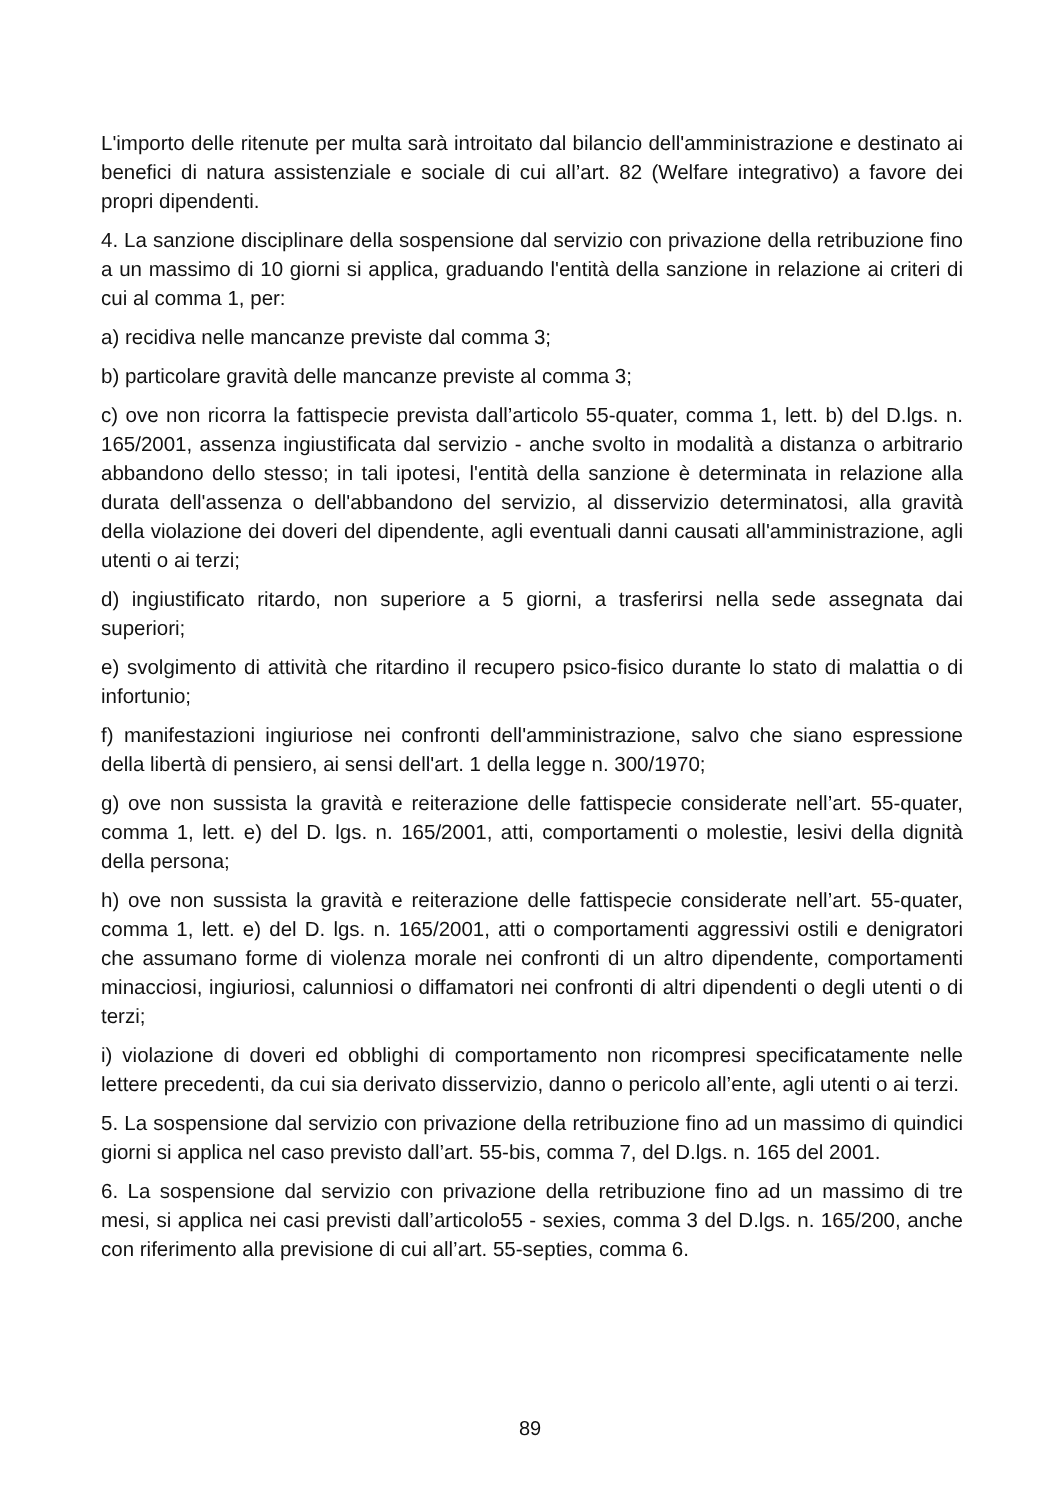L'importo delle ritenute per multa sarà introitato dal bilancio dell'amministrazione e destinato ai benefici di natura assistenziale e sociale di cui all’art. 82 (Welfare integrativo) a favore dei propri dipendenti.
4. La sanzione disciplinare della sospensione dal servizio con privazione della retribuzione fino a un massimo di 10 giorni si applica, graduando l'entità della sanzione in relazione ai criteri di cui al comma 1, per:
a) recidiva nelle mancanze previste dal comma 3;
b) particolare gravità delle mancanze previste al comma 3;
c) ove non ricorra la fattispecie prevista dall’articolo 55-quater, comma 1, lett. b) del D.lgs. n. 165/2001, assenza ingiustificata dal servizio - anche svolto in modalità a distanza o arbitrario abbandono dello stesso; in tali ipotesi, l'entità della sanzione è determinata in relazione alla durata dell'assenza o dell'abbandono del servizio, al disservizio determinatosi, alla gravità della violazione dei doveri del dipendente, agli eventuali danni causati all'amministrazione, agli utenti o ai terzi;
d) ingiustificato ritardo, non superiore a 5 giorni, a trasferirsi nella sede assegnata dai superiori;
e) svolgimento di attività che ritardino il recupero psico-fisico durante lo stato di malattia o di infortunio;
f) manifestazioni ingiuriose nei confronti dell'amministrazione, salvo che siano espressione della libertà di pensiero, ai sensi dell'art. 1 della legge n. 300/1970;
g) ove non sussista la gravità e reiterazione delle fattispecie considerate nell’art. 55-quater, comma 1, lett. e) del D. lgs. n. 165/2001, atti, comportamenti o molestie, lesivi della dignità della persona;
h) ove non sussista la gravità e reiterazione delle fattispecie considerate nell’art. 55-quater, comma 1, lett. e) del D. lgs. n. 165/2001, atti o comportamenti aggressivi ostili e denigratori che assumano forme di violenza morale nei confronti di un altro dipendente, comportamenti minacciosi, ingiuriosi, calunniosi o diffamatori nei confronti di altri dipendenti o degli utenti o di terzi;
i) violazione di doveri ed obblighi di comportamento non ricompresi specificatamente nelle lettere precedenti, da cui sia derivato disservizio, danno o pericolo all’ente, agli utenti o ai terzi.
5. La sospensione dal servizio con privazione della retribuzione fino ad un massimo di quindici giorni si applica nel caso previsto dall’art. 55-bis, comma 7, del D.lgs. n. 165 del 2001.
6. La sospensione dal servizio con privazione della retribuzione fino ad un massimo di tre mesi, si applica nei casi previsti dall’articolo55 - sexies, comma 3 del D.lgs. n. 165/200, anche con riferimento alla previsione di cui all’art. 55-septies, comma 6.
89